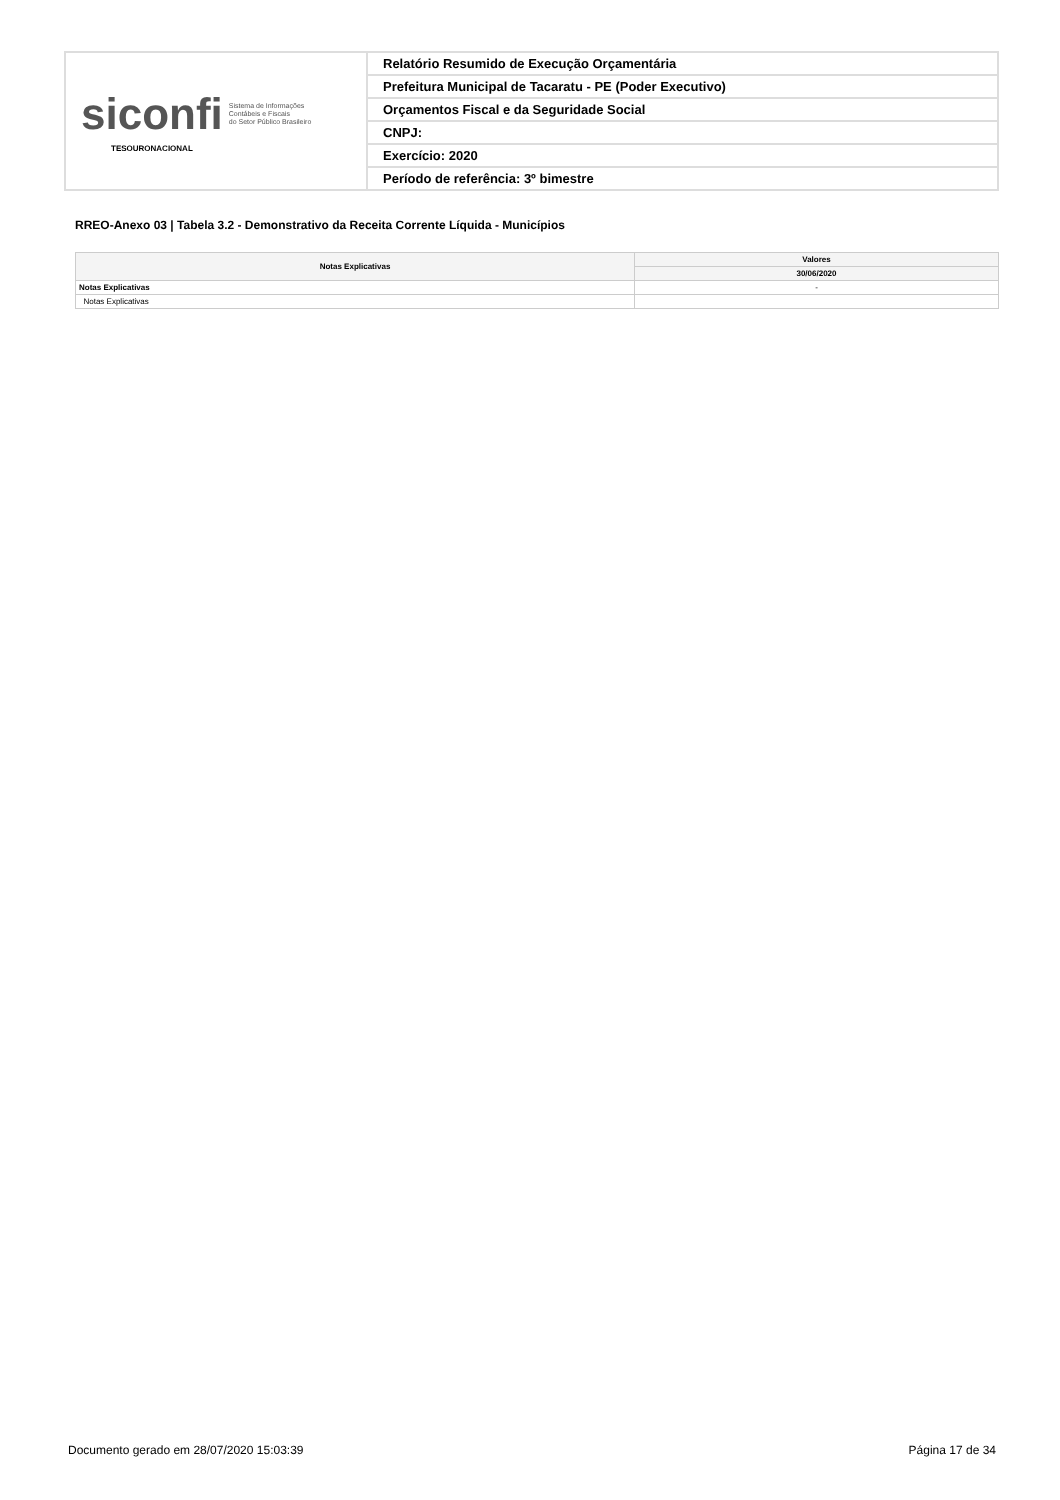| siconfi Sistema de Informações Contábeis e Fiscais do Setor Público Brasileiro TESOURONACIONAL | Relatório Resumido de Execução Orçamentária |
| | Prefeitura Municipal de Tacaratu - PE (Poder Executivo) |
| | Orçamentos Fiscal e da Seguridade Social |
| | CNPJ: |
| | Exercício: 2020 |
| | Período de referência: 3º bimestre |
RREO-Anexo 03 | Tabela 3.2 - Demonstrativo da Receita Corrente Líquida - Municípios
| Notas Explicativas | Valores |
| --- | --- |
| | 30/06/2020 |
| Notas Explicativas | - |
| Notas Explicativas | |
Documento gerado em 28/07/2020 15:03:39 Página 17 de 34